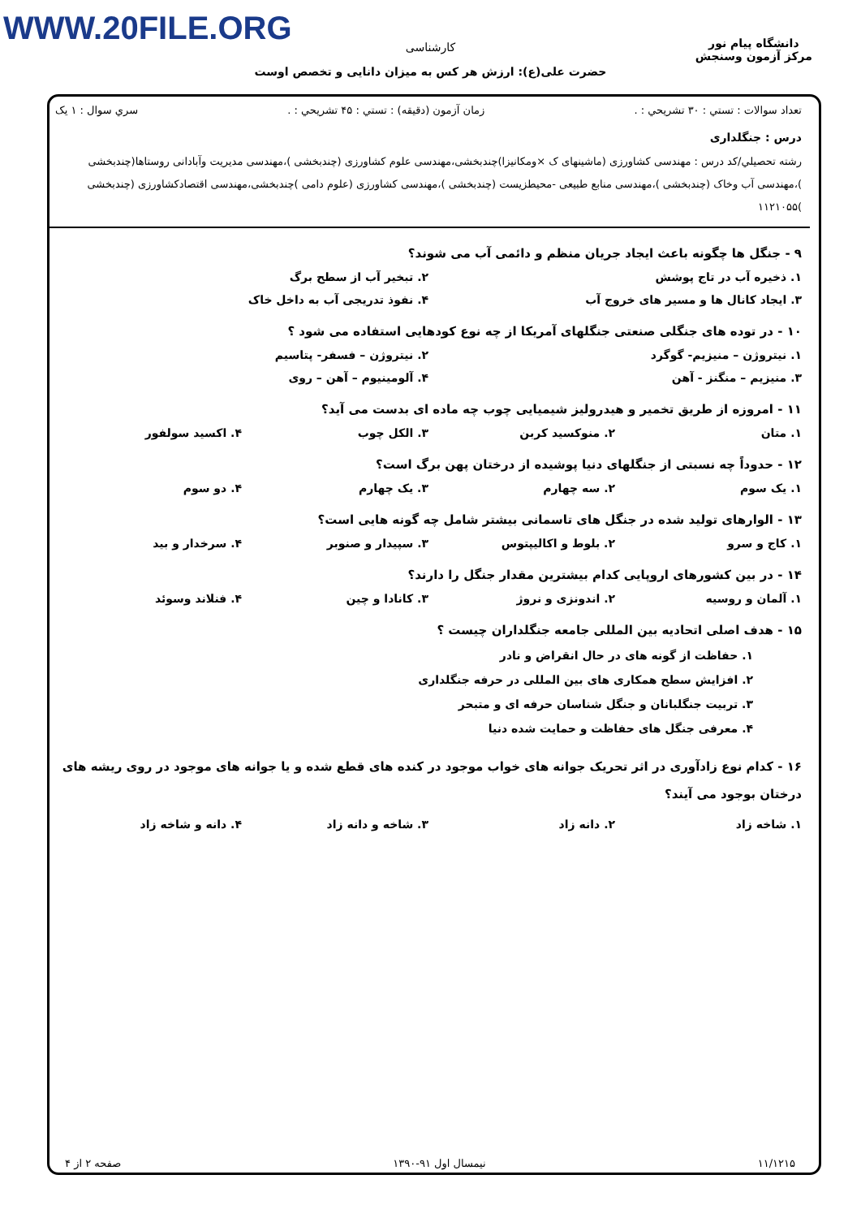WWW.20FILE.ORG
کارشناسی
حضرت علی(ع): ارزش هر کس به میزان دانایی و تخصص اوست
دانشگاه پیام نور
مرکز آزمون وسنجش
تعداد سوالات : تستي : ۳۰ تشريحي : . زمان آزمون (دقيقه) : تستي : ۴۵ تشريحي : . سري سوال : ۱ يک
درس : جنگلداری
رشته تحصيلي/کد درس : مهندسی کشاورزی (ماشینهای ک ×ومکانیزا)چندبخشی،مهندسی علوم کشاورزی (چندبخشی )،مهندسی مدیریت وآبادانی روستاها(چندبخشی )،مهندسی آب وخاک (چندبخشی )،مهندسی منابع طبیعی -محیطزیست (چندبخشی )،مهندسی کشاورزی (علوم دامی )چندبخشی،مهندسی اقتصادکشاورزی (چندبخشی )۱۱۲۱۰۵۵
۹ - جنگل ها چگونه باعث ایجاد جریان منظم و دائمی آب می شوند؟
۱. ذخیره آب در تاج پوشش ۲. تبخیر آب از سطح برگ
۳. ایجاد کانال ها و مسیر های خروج آب ۴. نفوذ تدریجی آب به داخل خاک
۱۰ - در توده های جنگلی صنعتی جنگلهای آمریکا از چه نوع کودهایی استفاده می شود ؟
۱. نیتروژن – منیزیم- گوگرد ۲. نیتروژن – فسفر- پتاسیم
۳. منیزیم – منگنز - آهن ۴. آلومینیوم – آهن – روی
۱۱ - امروزه از طریق تخمیر و هیدرولیز شیمیایی چوب چه ماده ای بدست می آید؟
۱. متان ۲. منوکسید کربن ۳. الکل چوب ۴. اکسید سولفور
۱۲ - حدوداً چه نسبتی از جنگلهای دنیا پوشیده از درختان پهن برگ است؟
۱. یک سوم ۲. سه چهارم ۳. یک چهارم ۴. دو سوم
۱۳ - الوارهای تولید شده در جنگل های تاسمانی بیشتر شامل چه گونه هایی است؟
۱. کاج و سرو ۲. بلوط و اکالیپتوس ۳. سپیدار و صنوبر ۴. سرخدار و بید
۱۴ - در بین کشورهای اروپایی کدام بیشترین مقدار جنگل را دارند؟
۱. آلمان و روسیه ۲. اندونزی و نروژ ۳. کانادا و چین ۴. فنلاند وسوئد
۱۵ - هدف اصلی اتحادیه بین المللی جامعه جنگلداران چیست ؟
۱. حفاظت از گونه های در حال انقراض و نادر
۲. افزایش سطح همکاری های بین المللی در حرفه جنگلداری
۳. تربیت جنگلبانان و جنگل شناسان حرفه ای و متبحر
۴. معرفی جنگل های حفاظت و حمایت شده دنیا
۱۶ - کدام نوع زادآوری در اثر تحریک جوانه های خواب موجود در کنده های قطع شده و یا جوانه های موجود در روی ریشه های درختان بوجود می آیند؟
۱. شاخه زاد ۲. دانه زاد ۳. شاخه و دانه زاد ۴. دانه و شاخه زاد
۱۱/۱۲۱۵ نیمسال اول ۹۱-۱۳۹۰ صفحه ۲ از ۴